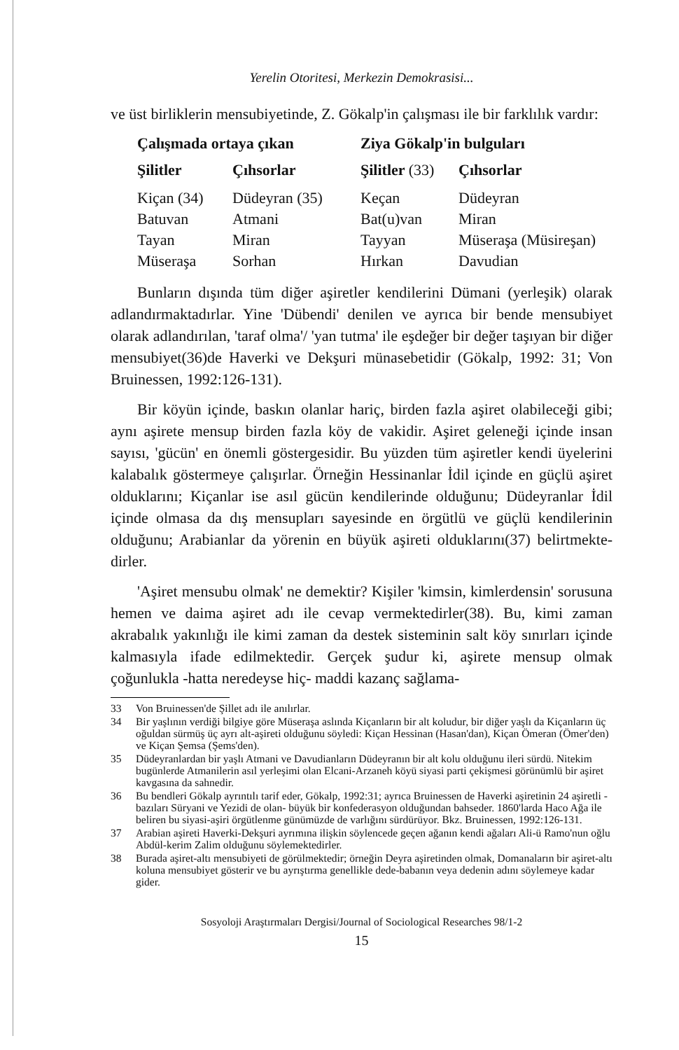Yerelin Otoritesi, Merkezin Demokrasisi...
ve üst birliklerin mensubiyetinde, Z. Gökalp'in çalışması ile bir farklılık vardır:
| Çalışmada ortaya çıkan | | Ziya Gökalp'in bulguları | |
| --- | --- | --- | --- |
| Şilitler | Çıhsorlar | Şilitler (33) | Çıhsorlar |
| Kiçan (34) | Düdeyran (35) | Keçan | Düdeyran |
| Batuvan | Atmani | Bat(u)van | Miran |
| Tayan | Miran | Tayyan | Müseraşa (Müsireşan) |
| Müseraşa | Sorhan | Hırkan | Davudian |
Bunların dışında tüm diğer aşiretler kendilerini Dümani (yerleşik) olarak adlandırmaktadırlar. Yine 'Dübendi' denilen ve ayrıca bir bende mensubiyet olarak adlandırılan, 'taraf olma'/ 'yan tutma' ile eşdeğer bir değer taşıyan bir diğer mensubiyet(36)de Haverki ve Dekşuri münasebetidir (Gökalp, 1992: 31; Von Bruinessen, 1992:126-131).
Bir köyün içinde, baskın olanlar hariç, birden fazla aşiret olabileceği gibi; aynı aşirete mensup birden fazla köy de vakidir. Aşiret geleneği içinde insan sayısı, 'gücün' en önemli göstergesidir. Bu yüzden tüm aşiretler kendi üyelerini kalabalık göstermeye çalışırlar. Örneğin Hessinanlar İdil içinde en güçlü aşiret olduklarını; Kiçanlar ise asıl gücün kendilerinde olduğunu; Düdeyranlar İdil içinde olmasa da dış mensupları sayesinde en örgütlü ve güçlü kendilerinin olduğunu; Arabianlar da yörenin en büyük aşireti olduklarını(37) belirtmekte-dirler.
'Aşiret mensubu olmak' ne demektir? Kişiler 'kimsin, kimlerdensin' sorusuna hemen ve daima aşiret adı ile cevap vermektedirler(38). Bu, kimi zaman akrabalık yakınlığı ile kimi zaman da destek sisteminin salt köy sınırları içinde kalmasıyla ifade edilmektedir. Gerçek şudur ki, aşirete mensup olmak çoğunlukla -hatta neredeyse hiç- maddi kazanç sağlama-
33 Von Bruinessen'de Şillet adı ile anılırlar.
34 Bir yaşlının verdiği bilgiye göre Müseraşa aslında Kiçanların bir alt koludur, bir diğer yaşlı da Kiçanların üç oğuldan sürmüş üç ayrı alt-aşireti olduğunu söyledi: Kiçan Hessinan (Hasan'dan), Kiçan Ömeran (Ömer'den) ve Kiçan Şemsa (Şems'den).
35 Düdeyranlardan bir yaşlı Atmani ve Davudianların Düdeyranın bir alt kolu olduğunu ileri sürdü. Nitekim bugünlerde Atmanilerin asıl yerleşimi olan Elcani-Arzaneh köyü siyasi parti çekişmesi görünümlü bir aşiret kavgasına da sahnedir.
36 Bu bendleri Gökalp ayrıntılı tarif eder, Gökalp, 1992:31; ayrıca Bruinessen de Haverki aşiretinin 24 aşiretli -bazıları Süryani ve Yezidi de olan- büyük bir konfederasyon olduğundan bahseder. 1860'larda Haco Ağa ile beliren bu siyasi-aşiri örgütlenme günümüzde de varlığını sürdürüyor. Bkz. Bruinessen, 1992:126-131.
37 Arabian aşireti Haverki-Dekşuri ayrımına ilişkin söylencede geçen ağanın kendi ağaları Ali-ü Ramo'nun oğlu Abdül-kerim Zalim olduğunu söylemektedirler.
38 Burada aşiret-altı mensubiyeti de görülmektedir; örneğin Deyra aşiretinden olmak, Domanaların bir aşiret-altı koluna mensubiyet gösterir ve bu ayrıştırma genellikle dede-babanın veya dedenin adını söylemeye kadar gider.
Sosyoloji Araştırmaları Dergisi/Journal of Sociological Researches 98/1-2
15